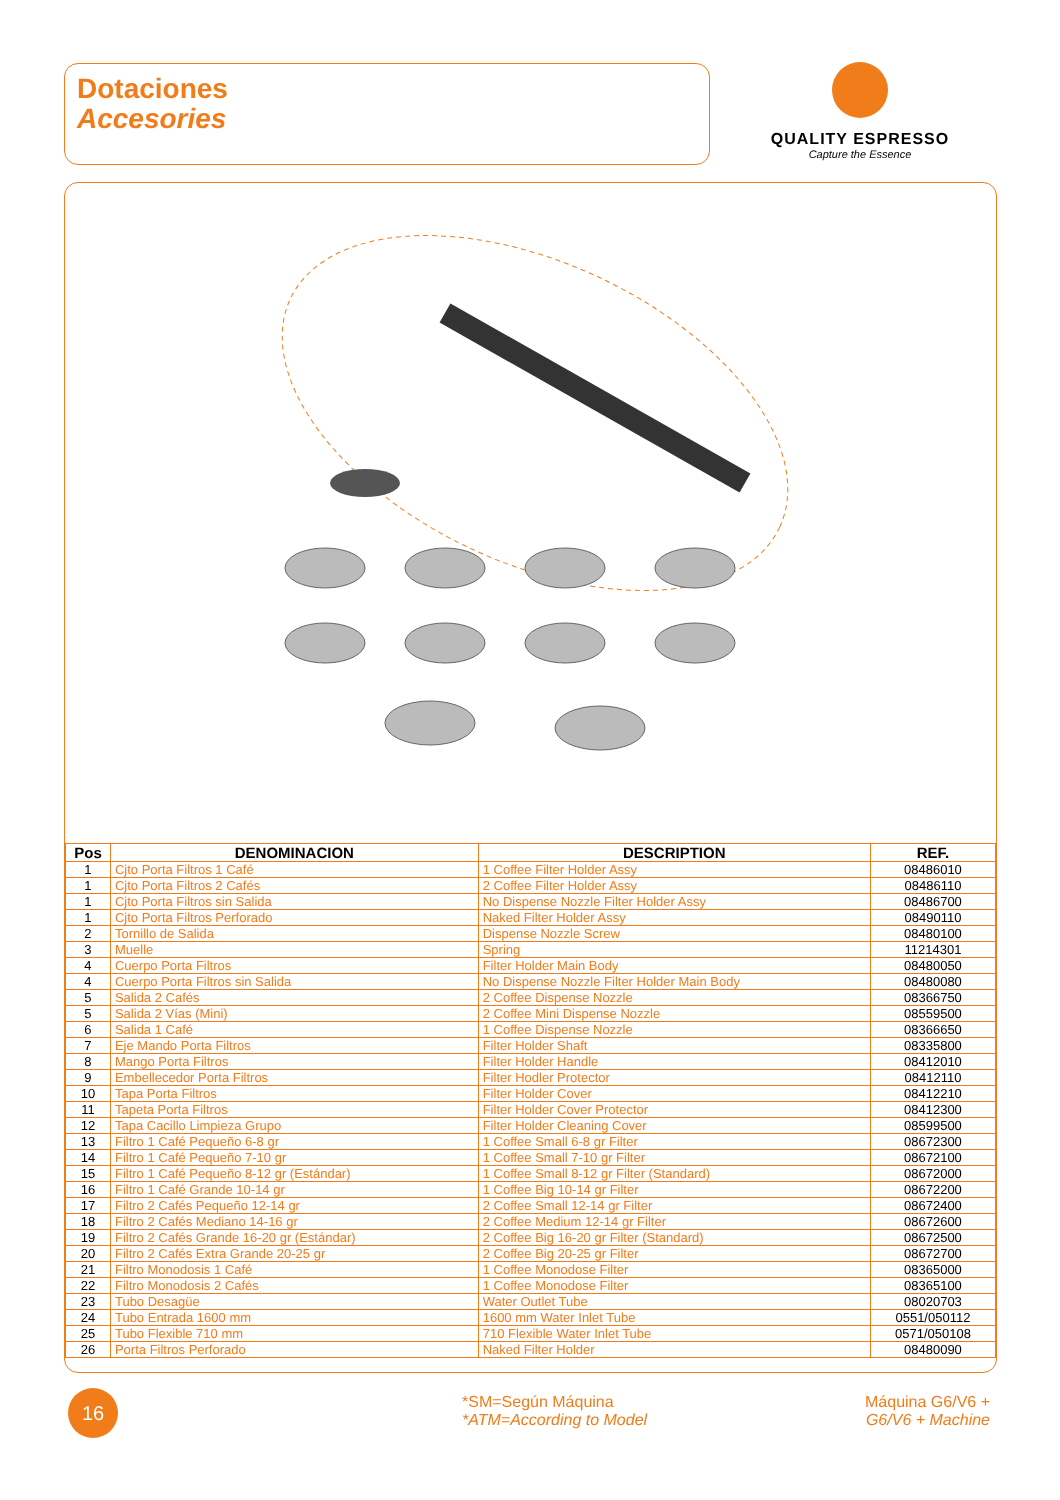Dotaciones
Accesories
QUALITY ESPRESSO
Capture the Essence
| Pos | DENOMINACION | DESCRIPTION | REF. |
| --- | --- | --- | --- |
| 1 | Cjto Porta Filtros 1 Café | 1 Coffee Filter Holder Assy | 08486010 |
| 1 | Cjto Porta Filtros 2 Cafés | 2 Coffee Filter Holder Assy | 08486110 |
| 1 | Cjto Porta Filtros sin Salida | No Dispense Nozzle Filter Holder Assy | 08486700 |
| 1 | Cjto Porta Filtros Perforado | Naked Filter Holder Assy | 08490110 |
| 2 | Tornillo de Salida | Dispense Nozzle Screw | 08480100 |
| 3 | Muelle | Spring | 11214301 |
| 4 | Cuerpo Porta Filtros | Filter Holder Main Body | 08480050 |
| 4 | Cuerpo Porta Filtros sin Salida | No Dispense Nozzle Filter Holder Main Body | 08480080 |
| 5 | Salida 2 Cafés | 2 Coffee Dispense Nozzle | 08366750 |
| 5 | Salida 2 Vías (Mini) | 2 Coffee Mini Dispense Nozzle | 08559500 |
| 6 | Salida 1 Café | 1 Coffee Dispense Nozzle | 08366650 |
| 7 | Eje Mando Porta Filtros | Filter Holder Shaft | 08335800 |
| 8 | Mango Porta Filtros | Filter Holder Handle | 08412010 |
| 9 | Embellecedor Porta Filtros | Filter Hodler Protector | 08412110 |
| 10 | Tapa Porta Filtros | Filter Holder Cover | 08412210 |
| 11 | Tapeta Porta Filtros | Filter Holder Cover Protector | 08412300 |
| 12 | Tapa Cacillo Limpieza Grupo | Filter Holder Cleaning Cover | 08599500 |
| 13 | Filtro 1 Café Pequeño 6-8 gr | 1 Coffee Small 6-8 gr Filter | 08672300 |
| 14 | Filtro 1 Café Pequeño 7-10 gr | 1 Coffee Small 7-10 gr Filter | 08672100 |
| 15 | Filtro 1 Café Pequeño 8-12 gr (Estándar) | 1 Coffee Small 8-12 gr Filter (Standard) | 08672000 |
| 16 | Filtro 1 Café Grande 10-14 gr | 1 Coffee Big 10-14 gr Filter | 08672200 |
| 17 | Filtro 2 Cafés Pequeño 12-14 gr | 2 Coffee Small 12-14 gr Filter | 08672400 |
| 18 | Filtro 2 Cafés Mediano 14-16 gr | 2 Coffee Medium 12-14 gr Filter | 08672600 |
| 19 | Filtro 2 Cafés Grande 16-20 gr (Estándar) | 2 Coffee Big 16-20 gr Filter (Standard) | 08672500 |
| 20 | Filtro 2 Cafés Extra Grande 20-25 gr | 2 Coffee Big 20-25 gr Filter | 08672700 |
| 21 | Filtro Monodosis 1 Café | 1 Coffee Monodose Filter | 08365000 |
| 22 | Filtro Monodosis 2 Cafés | 1 Coffee Monodose Filter | 08365100 |
| 23 | Tubo Desagüe | Water Outlet Tube | 08020703 |
| 24 | Tubo Entrada 1600 mm | 1600 mm Water Inlet Tube | 0551/050112 |
| 25 | Tubo Flexible 710 mm | 710 Flexible Water Inlet Tube | 0571/050108 |
| 26 | Porta Filtros Perforado | Naked Filter Holder | 08480090 |
16
*SM=Según Máquina
*ATM=According to Model
Máquina G6/V6 +
G6/V6 + Machine